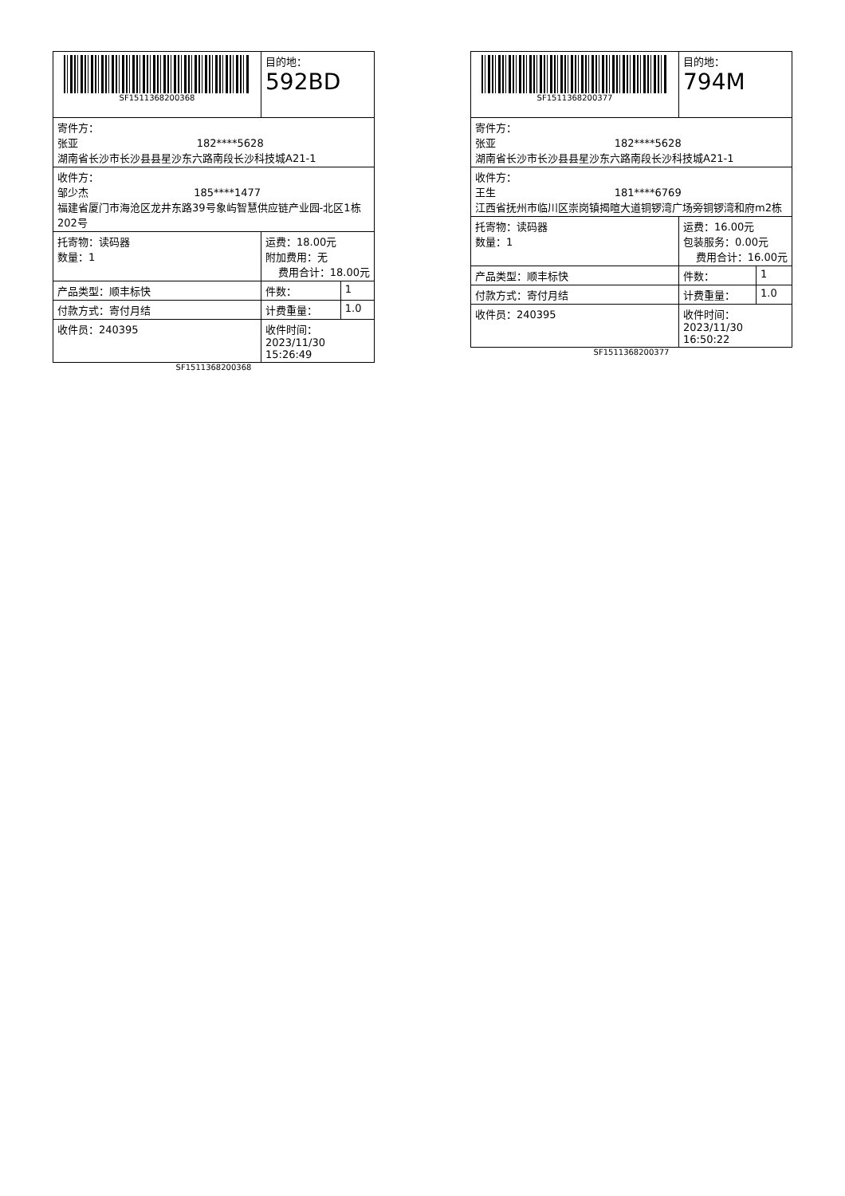| SF1511368200368 | 目的地： 592BD | |
| 寄件方： 张亚 182****5628 湖南省长沙市长沙县县星沙东六路南段长沙科技城A21-1 | | |
| 收件方： 邹少杰 185****1477 福建省厦门市海沧区龙井东路39号象屿智慧供应链产业园-北区1栋202号 | | |
| 托寄物：读码器 数量：1 | 运费：18.00元 附加费用：无 费用合计：18.00元 | |
| 产品类型：顺丰标快 | 件数： | 1 |
| 付款方式：寄付月结 | 计费重量： | 1.0 |
| 收件员：240395 | 收件时间：2023/11/30 15:26:49 | |
SF1511368200368
| SF1511368200377 | 目的地： 794M | |
| 寄件方： 张亚 182****5628 湖南省长沙市长沙县县星沙东六路南段长沙科技城A21-1 | | |
| 收件方： 王生 181****6769 江西省抚州市临川区崇岗镇揭暄大道铜锣湾广场旁铜锣湾和府m2栋 | | |
| 托寄物：读码器 数量：1 | 运费：16.00元 包装服务：0.00元 费用合计：16.00元 | |
| 产品类型：顺丰标快 | 件数： | 1 |
| 付款方式：寄付月结 | 计费重量： | 1.0 |
| 收件员：240395 | 收件时间：2023/11/30 16:50:22 | |
SF1511368200377